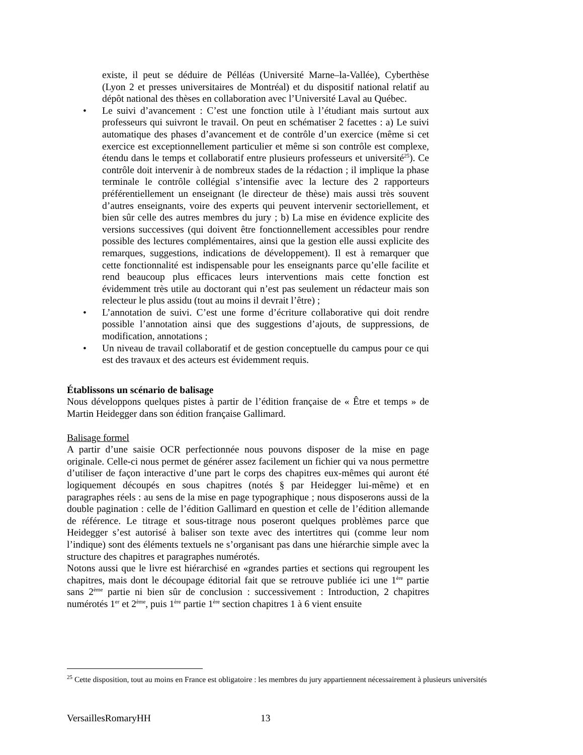existe, il peut se déduire de Pélléas (Université Marne–la-Vallée), Cyberthèse (Lyon 2 et presses universitaires de Montréal) et du dispositif national relatif au dépôt national des thèses en collaboration avec l’Université Laval au Québec.
• Le suivi d’avancement : C’est une fonction utile à l’étudiant mais surtout aux professeurs qui suivront le travail. On peut en schématiser 2 facettes : a) Le suivi automatique des phases d’avancement et de contrôle d’un exercice (même si cet exercice est exceptionnellement particulier et même si son contrôle est complexe, étendu dans le temps et collaboratif entre plusieurs professeurs et université<sup>25</sup>). Ce contrôle doit intervenir à de nombreux stades de la rédaction ; il implique la phase terminale le contrôle collégial s’intensifie avec la lecture des 2 rapporteurs préférentiellement un enseignant (le directeur de thèse) mais aussi très souvent d’autres enseignants, voire des experts qui peuvent intervenir sectoriellement, et bien sûr celle des autres membres du jury ; b) La mise en évidence explicite des versions successives (qui doivent être fonctionnellement accessibles pour rendre possible des lectures complémentaires, ainsi que la gestion elle aussi explicite des remarques, suggestions, indications de développement). Il est à remarquer que cette fonctionnalité est indispensable pour les enseignants parce qu’elle facilite et rend beaucoup plus efficaces leurs interventions mais cette fonction est évidemment très utile au doctorant qui n’est pas seulement un rédacteur mais son relecteur le plus assidu (tout au moins il devrait l’être) ;
• L’annotation de suivi. C’est une forme d’écriture collaborative qui doit rendre possible l’annotation ainsi que des suggestions d’ajouts, de suppressions, de modification, annotations ;
• Un niveau de travail collaboratif et de gestion conceptuelle du campus pour ce qui est des travaux et des acteurs est évidemment requis.
Établissons un scénario de balisage
Nous développons quelques pistes à partir de l’édition française de « Être et temps » de Martin Heidegger dans son édition française Gallimard.
Balisage formel
A partir d’une saisie OCR perfectionnée nous pouvons disposer de la mise en page originale. Celle-ci nous permet de générer assez facilement un fichier qui va nous permettre d’utiliser de façon interactive d’une part le corps des chapitres eux-mêmes qui auront été logiquement découpés en sous chapitres (notés § par Heidegger lui-même) et en paragraphes réels : au sens de la mise en page typographique ; nous disposerons aussi de la double pagination : celle de l’édition Gallimard en question et celle de l’édition allemande de référence. Le titrage et sous-titrage nous poseront quelques problèmes parce que Heidegger s’est autorisé à baliser son texte avec des intertitres qui (comme leur nom l’indique) sont des éléments textuels ne s’organisant pas dans une hiérarchie simple avec la structure des chapitres et paragraphes numérotés.
Notons aussi que le livre est hiérarchisé en «grandes parties et sections qui regroupent les chapitres, mais dont le découpage éditorial fait que se retrouve publiée ici une 1<sup>ère</sup> partie sans 2<sup>ème</sup> partie ni bien sûr de conclusion : successivement : Introduction, 2 chapitres numérotés 1<sup>er</sup> et 2<sup>ème</sup>, puis 1<sup>ère</sup> partie 1<sup>ère</sup> section chapitres 1 à 6 vient ensuite
<sup>25</sup> Cette disposition, tout au moins en France est obligatoire : les membres du jury appartiennent nécessairement à plusieurs universités
VersaillesRomaryHH 13